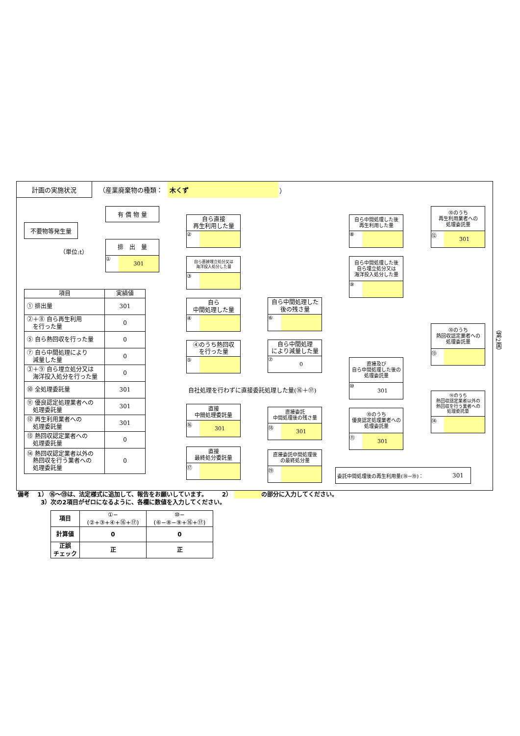計画の実施状況 （産業廃棄物の種類：
木くず
）
不要物等発生量
（単位:t）
有 償 物 量
排　出　量
① 301
| 項目 | 実績値 |
| --- | --- |
| ① 排出量 | 301 |
| ②＋⑧ 自ら再生利用 を行った量 | 0 |
| ⑤ 自ら熱回収を行った量 | 0 |
| ⑦ 自ら中間処理により 減量した量 | 0 |
| ③＋⑨ 自ら埋立処分又は 海洋投入処分を行った量 | 0 |
| ⑩ 全処理委託量 | 301 |
| ⑪ 優良認定処理業者への 処理委託量 | 301 |
| ⑫ 再生利用業者への 処理委託量 | 301 |
| ⑬ 熱回収認定業者への 処理委託量 | 0 |
| ⑭ 熱回収認定業者以外の 熱回収を行う業者への 処理委託量 | 0 |
自ら直接
再生利用した量
②
自ら直接埋立処分又は
海洋投入処分した量
③
自ら
中間処理した量
④
④のうち熱回収
を行った量
⑤
自社処理を行わずに直接委託処理した量(⑯＋⑰)
直接
中間処理委託量
⑯ 301
直接
最終処分委託量
⑰
自ら中間処理した
後の残さ量
⑥
自ら中間処理
により減量した量
⑦ 0
直接委託
中間処理後の残さ量
⑱ 301
直接委託中間処理後
の最終処分量
⑲
自ら中間処理した後
再生利用した量
⑧
自ら中間処理した後
自ら埋立処分又は
海洋投入処分した量
⑨
直接及び
自ら中間処理した後の
処理委託量
⑩ 301
⑩のうち
優良認定処理業者への
処理委託量
⑪ 301
委託中間処理後の再生利用量(⑱−⑲)： 301
⑩のうち
再生利用業者への
処理委託量
⑫ 301
⑩のうち
熱回収認定業者への
処理委託量
⑬
⑩のうち
熱回収認定業者以外の
熱回収を行う業者への
処理委託量
⑭
（第2面）
備考　 1） ⑯〜⑲は、法定様式に追加して、報告をお願いしています。　　　2） の部分に入力してください。
3）次の2項目がゼロになるように、各欄に数値を入力してください。
| 項目 | ①−(②+③+④+⑯+⑰) | ⑩−(⑥−⑧−⑨+⑯+⑰) |
| --- | --- | --- |
| 計算値 | 0 | 0 |
| 正誤 チェック | 正 | 正 |